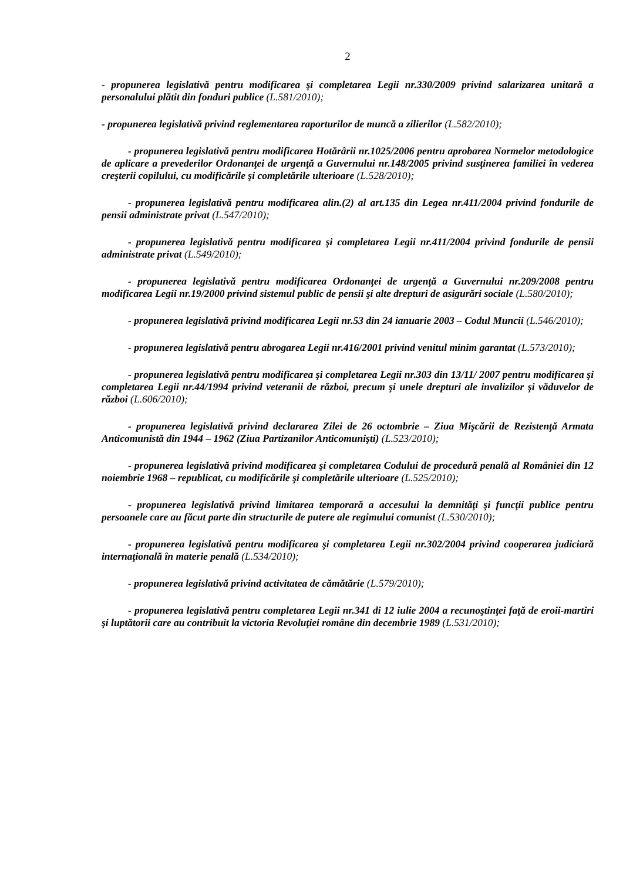2
- propunerea legislativă pentru modificarea şi completarea Legii nr.330/2009 privind salarizarea unitară a personalului plătit din fonduri publice (L.581/2010);
- propunerea legislativă privind reglementarea raporturilor de muncă a zilierilor (L.582/2010);
- propunerea legislativă pentru modificarea Hotărârii nr.1025/2006 pentru aprobarea Normelor metodologice de aplicare a prevederilor Ordonanţei de urgenţă a Guvernului nr.148/2005 privind susţinerea familiei în vederea creşterii copilului, cu modificările şi completările ulterioare (L.528/2010);
- propunerea legislativă pentru modificarea alin.(2) al art.135 din Legea nr.411/2004 privind fondurile de pensii administrate privat (L.547/2010);
- propunerea legislativă pentru modificarea şi completarea Legii nr.411/2004 privind fondurile de pensii administrate privat (L.549/2010);
- propunerea legislativă pentru modificarea Ordonanţei de urgenţă a Guvernului nr.209/2008 pentru modificarea Legii nr.19/2000 privind sistemul public de pensii şi alte drepturi de asigurări sociale (L.580/2010);
- propunerea legislativă privind modificarea Legii nr.53 din 24 ianuarie 2003 – Codul Muncii (L.546/2010);
- propunerea legislativă pentru abrogarea Legii nr.416/2001 privind venitul minim garantat (L.573/2010);
- propunerea legislativă pentru modificarea şi completarea Legii nr.303 din 13/11/ 2007 pentru modificarea şi completarea Legii nr.44/1994 privind veteranii de război, precum şi unele drepturi ale invalizilor şi văduvelor de război (L.606/2010);
- propunerea legislativă privind declararea Zilei de 26 octombrie – Ziua Mişcării de Rezistenţă Armata Anticomunistă din 1944 – 1962 (Ziua Partizanilor Anticomunişti) (L.523/2010);
- propunerea legislativă privind modificarea şi completarea Codului de procedură penală al României din 12 noiembrie 1968 – republicat, cu modificările şi completările ulterioare (L.525/2010);
- propunerea legislativă privind limitarea temporară a accesului la demnităţi şi funcţii publice pentru persoanele care au făcut parte din structurile de putere ale regimului comunist (L.530/2010);
- propunerea legislativă pentru modificarea şi completarea Legii nr.302/2004 privind cooperarea judiciară internaţională în materie penală (L.534/2010);
- propunerea legislativă privind activitatea de cămătărie (L.579/2010);
- propunerea legislativă pentru completarea Legii nr.341 di 12 iulie 2004 a recunoştinţei faţă de eroii-martiri şi luptătorii care au contribuit la victoria Revoluţiei române din decembrie 1989 (L.531/2010);